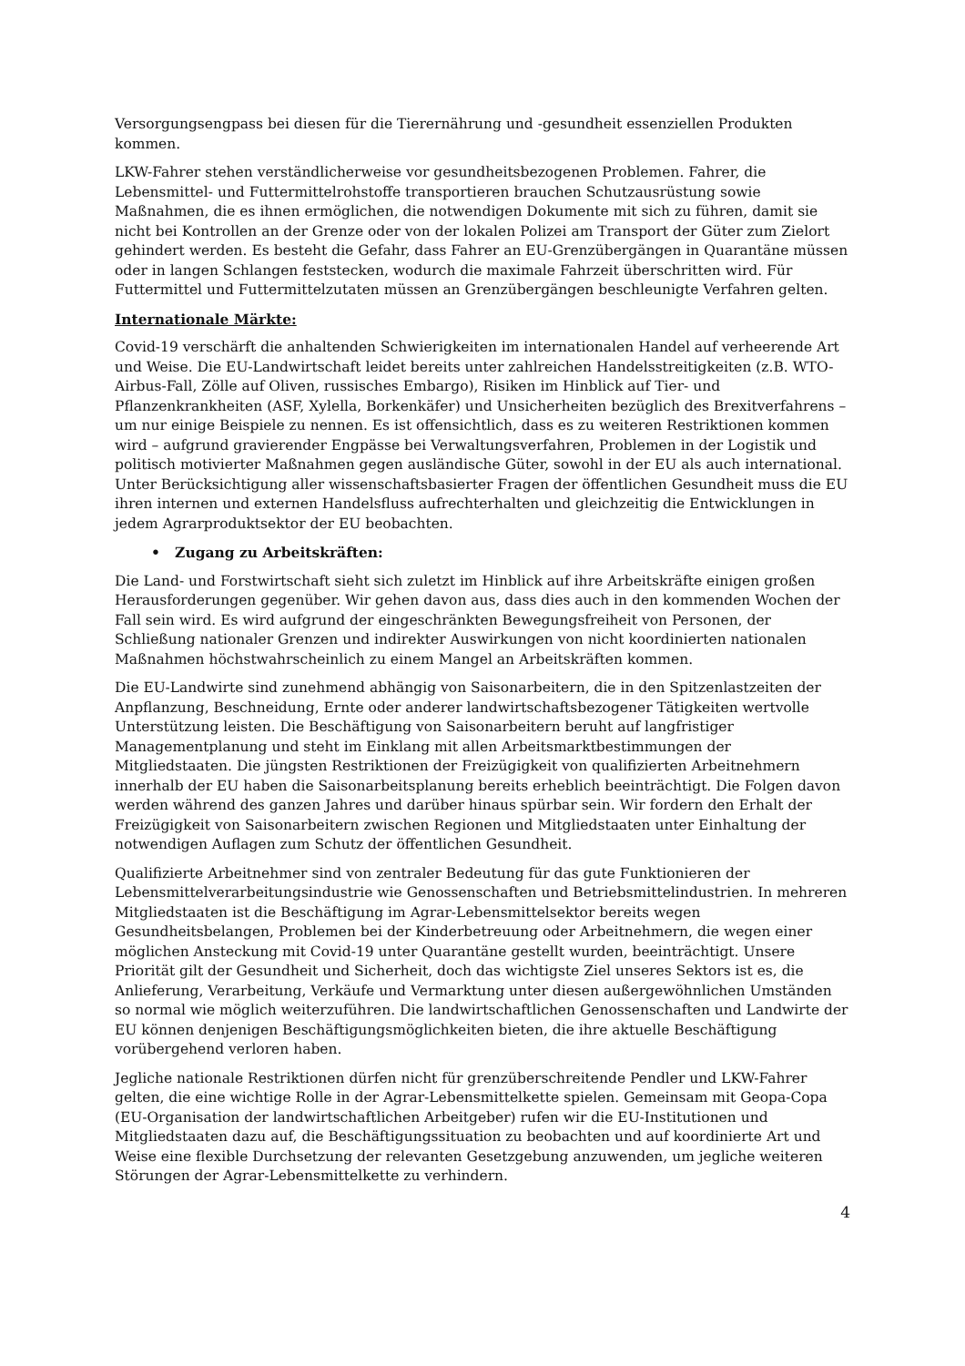Versorgungsengpass bei diesen für die Tierernährung und -gesundheit essenziellen Produkten kommen.
LKW-Fahrer stehen verständlicherweise vor gesundheitsbezogenen Problemen. Fahrer, die Lebensmittel- und Futtermittelrohstoffe transportieren brauchen Schutzausrüstung sowie Maßnahmen, die es ihnen ermöglichen, die notwendigen Dokumente mit sich zu führen, damit sie nicht bei Kontrollen an der Grenze oder von der lokalen Polizei am Transport der Güter zum Zielort gehindert werden. Es besteht die Gefahr, dass Fahrer an EU-Grenzübergängen in Quarantäne müssen oder in langen Schlangen feststecken, wodurch die maximale Fahrzeit überschritten wird. Für Futtermittel und Futtermittelzutaten müssen an Grenzübergängen beschleunigte Verfahren gelten.
Internationale Märkte:
Covid-19 verschärft die anhaltenden Schwierigkeiten im internationalen Handel auf verheerende Art und Weise. Die EU-Landwirtschaft leidet bereits unter zahlreichen Handelsstreitigkeiten (z.B. WTO-Airbus-Fall, Zölle auf Oliven, russisches Embargo), Risiken im Hinblick auf Tier- und Pflanzenkrankheiten (ASF, Xylella, Borkenkäfer) und Unsicherheiten bezüglich des Brexitverfahrens – um nur einige Beispiele zu nennen. Es ist offensichtlich, dass es zu weiteren Restriktionen kommen wird – aufgrund gravierender Engpässe bei Verwaltungsverfahren, Problemen in der Logistik und politisch motivierter Maßnahmen gegen ausländische Güter, sowohl in der EU als auch international. Unter Berücksichtigung aller wissenschaftsbasierter Fragen der öffentlichen Gesundheit muss die EU ihren internen und externen Handelsfluss aufrechterhalten und gleichzeitig die Entwicklungen in jedem Agrarproduktsektor der EU beobachten.
• Zugang zu Arbeitskräften:
Die Land- und Forstwirtschaft sieht sich zuletzt im Hinblick auf ihre Arbeitskräfte einigen großen Herausforderungen gegenüber. Wir gehen davon aus, dass dies auch in den kommenden Wochen der Fall sein wird. Es wird aufgrund der eingeschränkten Bewegungsfreiheit von Personen, der Schließung nationaler Grenzen und indirekter Auswirkungen von nicht koordinierten nationalen Maßnahmen höchstwahrscheinlich zu einem Mangel an Arbeitskräften kommen.
Die EU-Landwirte sind zunehmend abhängig von Saisonarbeitern, die in den Spitzenlastzeiten der Anpflanzung, Beschneidung, Ernte oder anderer landwirtschaftsbezogener Tätigkeiten wertvolle Unterstützung leisten. Die Beschäftigung von Saisonarbeitern beruht auf langfristiger Managementplanung und steht im Einklang mit allen Arbeitsmarktbestimmungen der Mitgliedstaaten. Die jüngsten Restriktionen der Freizügigkeit von qualifizierten Arbeitnehmern innerhalb der EU haben die Saisonarbeitsplanung bereits erheblich beeinträchtigt. Die Folgen davon werden während des ganzen Jahres und darüber hinaus spürbar sein. Wir fordern den Erhalt der Freizügigkeit von Saisonarbeitern zwischen Regionen und Mitgliedstaaten unter Einhaltung der notwendigen Auflagen zum Schutz der öffentlichen Gesundheit.
Qualifizierte Arbeitnehmer sind von zentraler Bedeutung für das gute Funktionieren der Lebensmittelverarbeitungsindustrie wie Genossenschaften und Betriebsmittelindustrien. In mehreren Mitgliedstaaten ist die Beschäftigung im Agrar-Lebensmittelsektor bereits wegen Gesundheitsbelangen, Problemen bei der Kinderbetreuung oder Arbeitnehmern, die wegen einer möglichen Ansteckung mit Covid-19 unter Quarantäne gestellt wurden, beeinträchtigt. Unsere Priorität gilt der Gesundheit und Sicherheit, doch das wichtigste Ziel unseres Sektors ist es, die Anlieferung, Verarbeitung, Verkäufe und Vermarktung unter diesen außergewöhnlichen Umständen so normal wie möglich weiterzuführen. Die landwirtschaftlichen Genossenschaften und Landwirte der EU können denjenigen Beschäftigungsmöglichkeiten bieten, die ihre aktuelle Beschäftigung vorübergehend verloren haben.
Jegliche nationale Restriktionen dürfen nicht für grenzüberschreitende Pendler und LKW-Fahrer gelten, die eine wichtige Rolle in der Agrar-Lebensmittelkette spielen. Gemeinsam mit Geopa-Copa (EU-Organisation der landwirtschaftlichen Arbeitgeber) rufen wir die EU-Institutionen und Mitgliedstaaten dazu auf, die Beschäftigungssituation zu beobachten und auf koordinierte Art und Weise eine flexible Durchsetzung der relevanten Gesetzgebung anzuwenden, um jegliche weiteren Störungen der Agrar-Lebensmittelkette zu verhindern.
4